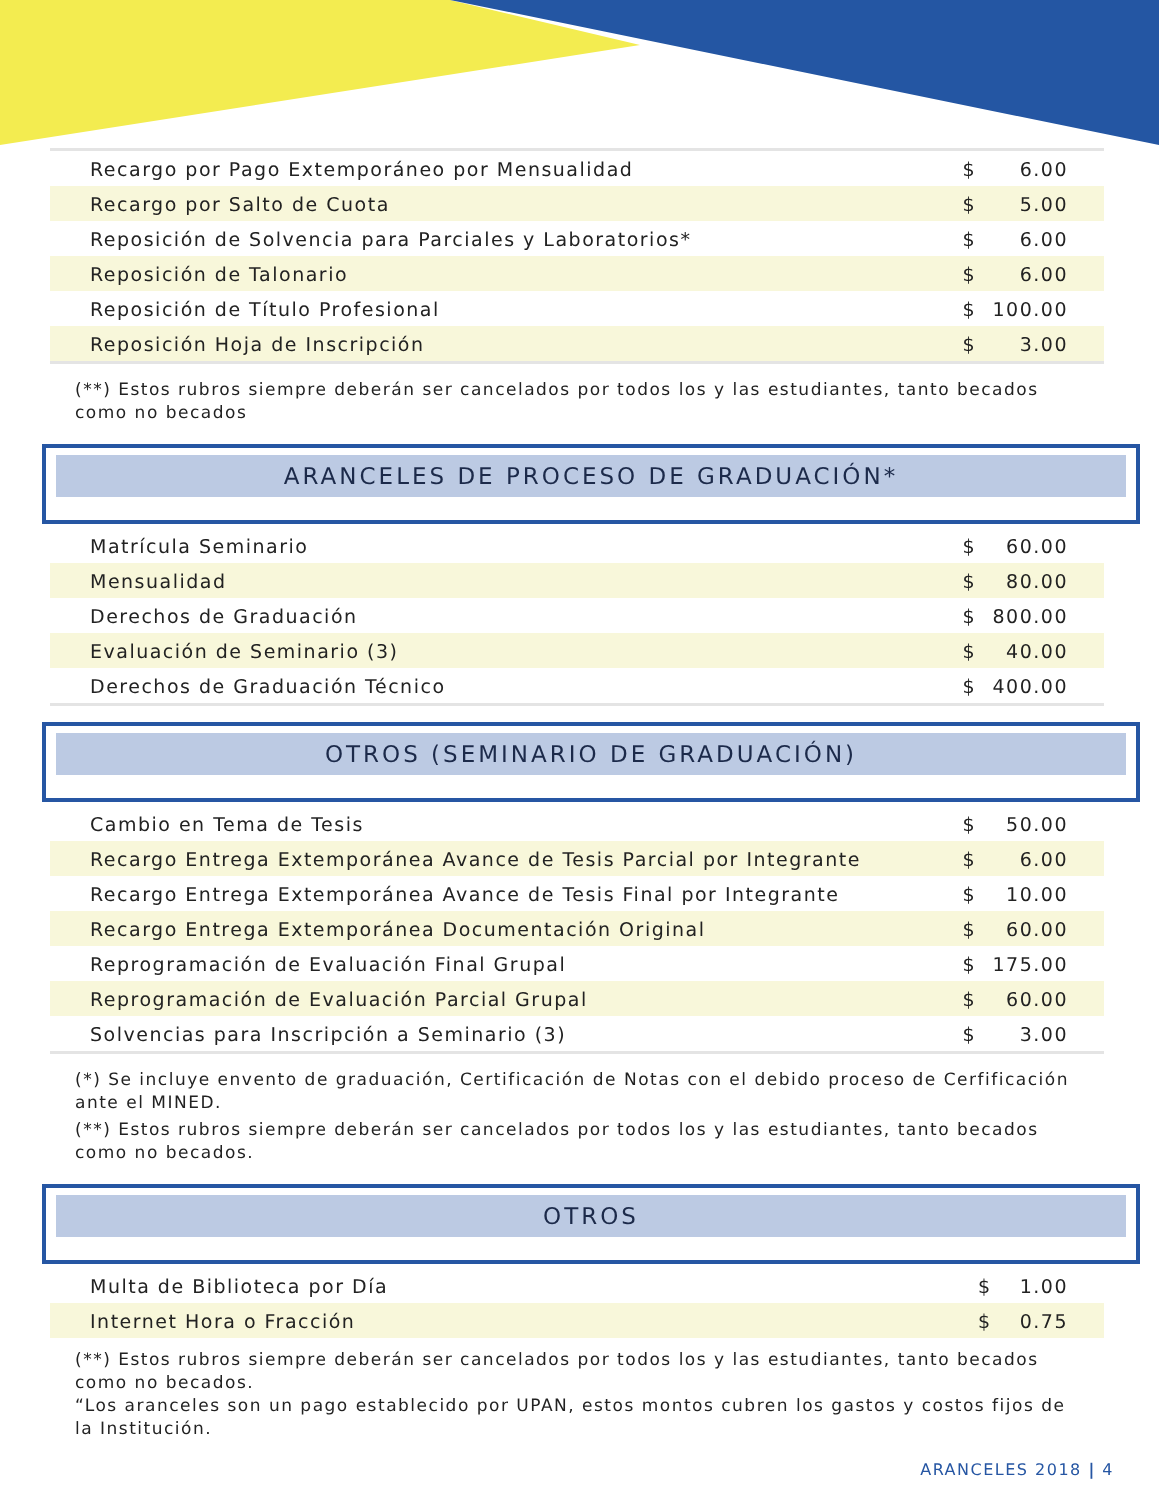| Recargo por Pago Extemporáneo por Mensualidad | $ | 6.00 |
| Recargo por Salto de Cuota | $ | 5.00 |
| Reposición de Solvencia para Parciales y Laboratorios* | $ | 6.00 |
| Reposición de Talonario | $ | 6.00 |
| Reposición de Título Profesional | $ | 100.00 |
| Reposición Hoja de Inscripción | $ | 3.00 |
(**) Estos rubros siempre deberán ser cancelados por todos los y las estudiantes, tanto becados como no becados
ARANCELES DE PROCESO DE GRADUACIÓN*
| Matrícula Seminario | $ | 60.00 |
| Mensualidad | $ | 80.00 |
| Derechos de Graduación | $ | 800.00 |
| Evaluación de Seminario (3) | $ | 40.00 |
| Derechos de Graduación Técnico | $ | 400.00 |
OTROS (SEMINARIO DE GRADUACIÓN)
| Cambio en Tema de Tesis | $ | 50.00 |
| Recargo Entrega Extemporánea Avance de Tesis Parcial por Integrante | $ | 6.00 |
| Recargo Entrega Extemporánea Avance de Tesis Final por Integrante | $ | 10.00 |
| Recargo Entrega Extemporánea Documentación Original | $ | 60.00 |
| Reprogramación de Evaluación Final Grupal | $ | 175.00 |
| Reprogramación de Evaluación Parcial Grupal | $ | 60.00 |
| Solvencias para Inscripción a Seminario (3) | $ | 3.00 |
(*) Se incluye envento de graduación, Certificación de Notas con el debido proceso de Cerfificación ante el MINED.
(**) Estos rubros siempre deberán ser cancelados por todos los y las estudiantes, tanto becados como no becados.
OTROS
| Multa de Biblioteca por Día | $ | 1.00 |
| Internet Hora o Fracción | $ | 0.75 |
(**) Estos rubros siempre deberán ser cancelados por todos los y las estudiantes, tanto becados como no becados.
“Los aranceles son un pago establecido por UPAN, estos montos cubren los gastos y costos fijos de la Institución.
ARANCELES 2018 | 4